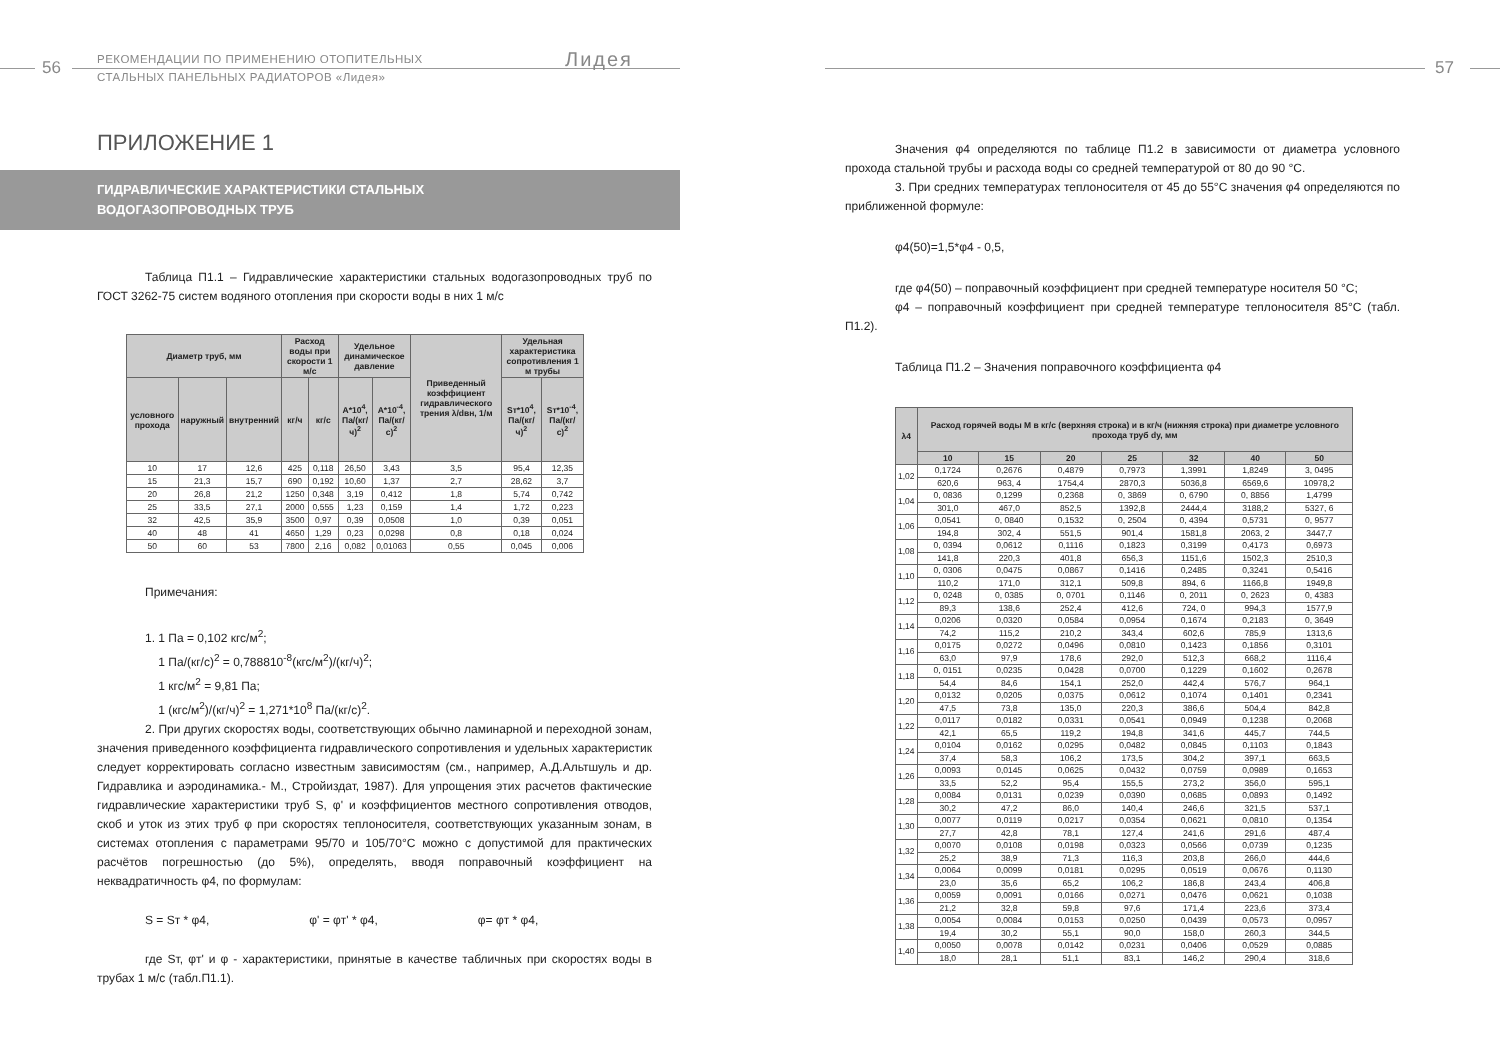56
РЕКОМЕНДАЦИИ ПО ПРИМЕНЕНИЮ ОТОПИТЕЛЬНЫХ
СТАЛЬНЫХ ПАНЕЛЬНЫХ РАДИАТОРОВ «Лидея»
Лидея
ПРИЛОЖЕНИЕ 1
ГИДРАВЛИЧЕСКИЕ ХАРАКТЕРИСТИКИ СТАЛЬНЫХ
ВОДОГАЗОПРОВОДНЫХ ТРУБ
Таблица П1.1 – Гидравлические характеристики стальных водогазопроводных труб по ГОСТ 3262-75 систем водяного отопления при скорости воды в них 1 м/с
| Диаметр труб, мм | | | Расход воды при скорости 1 м/с | | Удельное динамическое давление | | Приведенный коэффициент гидравлического трения λ/dвн, 1/м | Удельная характеристика сопротивления 1 м трубы | |
| --- | --- | --- | --- | --- | --- | --- | --- | --- | --- |
| условного прохода | наружный | внутренний | кг/ч | кг/с | А*10<sup>4</sup>, Па/(кг/ч)<sup>2</sup> | А*10<sup>-4</sup>, Па/(кг/с)<sup>2</sup> | | Sт*10<sup>4</sup>, Па/(кг/ч)<sup>2</sup> | Sт*10<sup>-4</sup>, Па/(кг/с)<sup>2</sup> |
| 10 | 17 | 12,6 | 425 | 0,118 | 26,50 | 3,43 | 3,5 | 95,4 | 12,35 |
| 15 | 21,3 | 15,7 | 690 | 0,192 | 10,60 | 1,37 | 2,7 | 28,62 | 3,7 |
| 20 | 26,8 | 21,2 | 1250 | 0,348 | 3,19 | 0,412 | 1,8 | 5,74 | 0,742 |
| 25 | 33,5 | 27,1 | 2000 | 0,555 | 1,23 | 0,159 | 1,4 | 1,72 | 0,223 |
| 32 | 42,5 | 35,9 | 3500 | 0,97 | 0,39 | 0,0508 | 1,0 | 0,39 | 0,051 |
| 40 | 48 | 41 | 4650 | 1,29 | 0,23 | 0,0298 | 0,8 | 0,18 | 0,024 |
| 50 | 60 | 53 | 7800 | 2,16 | 0,082 | 0,01063 | 0,55 | 0,045 | 0,006 |
Примечания:
1. 1 Па = 0,102 кгс/м<sup>2</sup>;
1 Па/(кг/с)<sup>2</sup> = 0,788810<sup>-8</sup>(кгс/м<sup>2</sup>)/(кг/ч)<sup>2</sup>;
1 кгс/м<sup>2</sup> = 9,81 Па;
1 (кгс/м<sup>2</sup>)/(кг/ч)<sup>2</sup> = 1,271*10<sup>8</sup> Па/(кг/с)<sup>2</sup>.
2. При других скоростях воды, соответствующих обычно ламинарной и переходной зонам, значения приведенного коэффициента гидравлического сопротивления и удельных характеристик следует корректировать согласно известным зависимостям (см., например, А.Д.Альтшуль и др. Гидравлика и аэродинамика.- М., Стройиздат, 1987). Для упрощения этих расчетов фактические гидравлические характеристики труб S, φ' и коэффициентов местного сопротивления отводов, скоб и уток из этих труб φ при скоростях теплоносителя, соответствующих указанным зонам, в системах отопления с параметрами 95/70 и 105/70°С можно с допустимой для практических расчётов погрешностью (до 5%), определять, вводя поправочный коэффициент на неквадратичность φ4, по формулам:
S = Sт * φ4, φ' = φт' * φ4, φ= φт * φ4,
где Sт, φт' и φ - характеристики, принятые в качестве табличных при скоростях воды в трубах 1 м/с (табл.П1.1).
57
Значения φ4 определяются по таблице П1.2 в зависимости от диаметра условного прохода стальной трубы и расхода воды со средней температурой от 80 до 90 °С.
3. При средних температурах теплоносителя от 45 до 55°С значения φ4 определяются по приближенной формуле:
φ4(50)=1,5*φ4 - 0,5,
где φ4(50) – поправочный коэффициент при средней температуре носителя 50 °С;
φ4 – поправочный коэффициент при средней температуре теплоносителя 85°С (табл. П1.2).
Таблица П1.2 – Значения поправочного коэффициента φ4
| λ4 | Расход горячей воды М в кг/с (верхняя строка) и в кг/ч (нижняя строка) при диаметре условного прохода труб dy, мм | | | | | | |
| --- | --- | --- | --- | --- | --- | --- | --- |
| | 10 | 15 | 20 | 25 | 32 | 40 | 50 |
| 1,02 | 0,1724 | 0,2676 | 0,4879 | 0,7973 | 1,3991 | 1,8249 | 3, 0495 |
| | 620,6 | 963, 4 | 1754,4 | 2870,3 | 5036,8 | 6569,6 | 10978,2 |
| 1,04 | 0, 0836 | 0,1299 | 0,2368 | 0, 3869 | 0, 6790 | 0, 8856 | 1,4799 |
| | 301,0 | 467,0 | 852,5 | 1392,8 | 2444,4 | 3188,2 | 5327, 6 |
| 1,06 | 0,0541 | 0, 0840 | 0,1532 | 0, 2504 | 0, 4394 | 0,5731 | 0, 9577 |
| | 194,8 | 302, 4 | 551,5 | 901,4 | 1581,8 | 2063, 2 | 3447,7 |
| 1,08 | 0, 0394 | 0,0612 | 0,1116 | 0,1823 | 0,3199 | 0,4173 | 0,6973 |
| | 141,8 | 220,3 | 401,8 | 656,3 | 1151,6 | 1502,3 | 2510,3 |
| 1,10 | 0, 0306 | 0,0475 | 0,0867 | 0,1416 | 0,2485 | 0,3241 | 0,5416 |
| | 110,2 | 171,0 | 312,1 | 509,8 | 894, 6 | 1166,8 | 1949,8 |
| 1,12 | 0, 0248 | 0, 0385 | 0, 0701 | 0,1146 | 0, 2011 | 0, 2623 | 0, 4383 |
| | 89,3 | 138,6 | 252,4 | 412,6 | 724, 0 | 994,3 | 1577,9 |
| 1,14 | 0,0206 | 0,0320 | 0,0584 | 0,0954 | 0,1674 | 0,2183 | 0, 3649 |
| | 74,2 | 115,2 | 210,2 | 343,4 | 602,6 | 785,9 | 1313,6 |
| 1,16 | 0,0175 | 0,0272 | 0,0496 | 0,0810 | 0,1423 | 0,1856 | 0,3101 |
| | 63,0 | 97,9 | 178,6 | 292,0 | 512,3 | 668,2 | 1116,4 |
| 1,18 | 0, 0151 | 0,0235 | 0,0428 | 0,0700 | 0,1229 | 0,1602 | 0,2678 |
| | 54,4 | 84,6 | 154,1 | 252,0 | 442,4 | 576,7 | 964,1 |
| 1,20 | 0,0132 | 0,0205 | 0,0375 | 0,0612 | 0,1074 | 0,1401 | 0,2341 |
| | 47,5 | 73,8 | 135,0 | 220,3 | 386,6 | 504,4 | 842,8 |
| 1,22 | 0,0117 | 0,0182 | 0,0331 | 0,0541 | 0,0949 | 0,1238 | 0,2068 |
| | 42,1 | 65,5 | 119,2 | 194,8 | 341,6 | 445,7 | 744,5 |
| 1,24 | 0,0104 | 0,0162 | 0,0295 | 0,0482 | 0,0845 | 0,1103 | 0,1843 |
| | 37,4 | 58,3 | 106,2 | 173,5 | 304,2 | 397,1 | 663,5 |
| 1,26 | 0,0093 | 0,0145 | 0,0625 | 0,0432 | 0,0759 | 0,0989 | 0,1653 |
| | 33,5 | 52,2 | 95,4 | 155,5 | 273,2 | 356,0 | 595,1 |
| 1,28 | 0,0084 | 0,0131 | 0,0239 | 0,0390 | 0,0685 | 0,0893 | 0,1492 |
| | 30,2 | 47,2 | 86,0 | 140,4 | 246,6 | 321,5 | 537,1 |
| 1,30 | 0,0077 | 0,0119 | 0,0217 | 0,0354 | 0,0621 | 0,0810 | 0,1354 |
| | 27,7 | 42,8 | 78,1 | 127,4 | 241,6 | 291,6 | 487,4 |
| 1,32 | 0,0070 | 0,0108 | 0,0198 | 0,0323 | 0,0566 | 0,0739 | 0,1235 |
| | 25,2 | 38,9 | 71,3 | 116,3 | 203,8 | 266,0 | 444,6 |
| 1,34 | 0,0064 | 0,0099 | 0,0181 | 0,0295 | 0,0519 | 0,0676 | 0,1130 |
| | 23,0 | 35,6 | 65,2 | 106,2 | 186,8 | 243,4 | 406,8 |
| 1,36 | 0,0059 | 0,0091 | 0,0166 | 0,0271 | 0,0476 | 0,0621 | 0,1038 |
| | 21,2 | 32,8 | 59,8 | 97,6 | 171,4 | 223,6 | 373,4 |
| 1,38 | 0,0054 | 0,0084 | 0,0153 | 0,0250 | 0,0439 | 0,0573 | 0,0957 |
| | 19,4 | 30,2 | 55,1 | 90,0 | 158,0 | 260,3 | 344,5 |
| 1,40 | 0,0050 | 0,0078 | 0,0142 | 0,0231 | 0,0406 | 0,0529 | 0,0885 |
| | 18,0 | 28,1 | 51,1 | 83,1 | 146,2 | 290,4 | 318,6 |